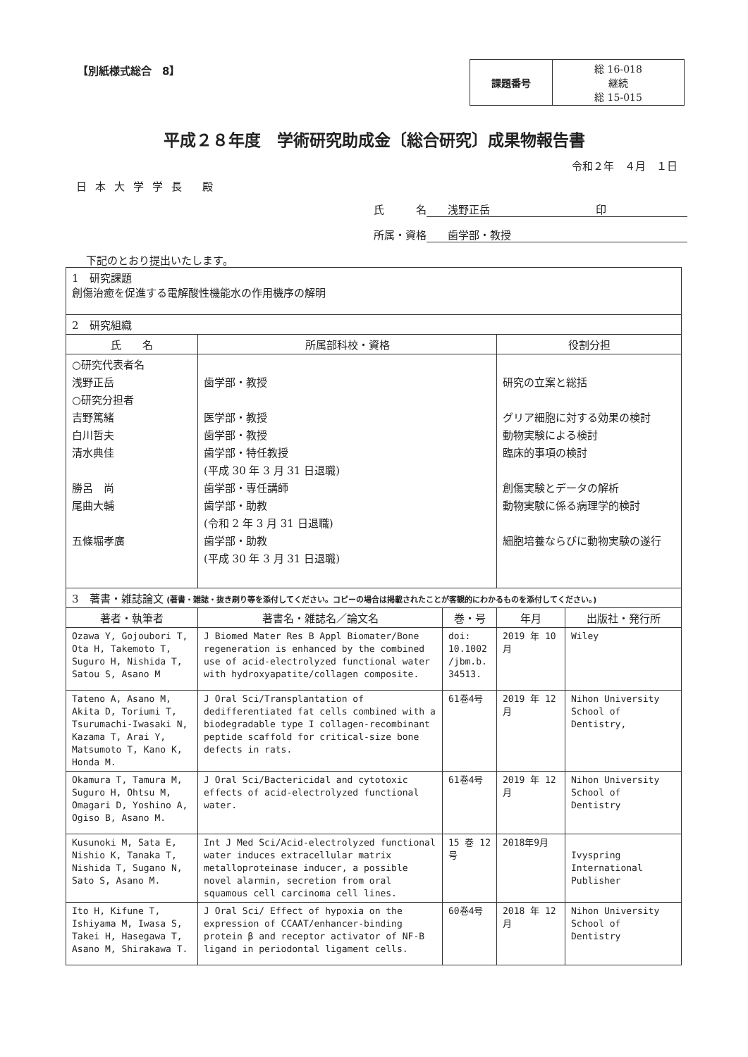【別紙様式総合　8】
| 課題番号 | 総 16-018 継続 総 15-015 |
平成２８年度　学術研究助成金〔総合研究〕成果物報告書
令和２年　４月　１日
日本大学学長 殿
氏　　　名 浅野正岳　　　　　　　　　　印
所属・資格 歯学部・教授
下記のとおり提出いたします。
| 1 研究課題 創傷治癒を促進する電解酸性機能水の作用機序の解明 | | | | |
| 2 研究組織 | | | | |
| 氏 名 | 所属部科校・資格 | | 役割分担 | |
| ○研究代表者名 浅野正岳 ○研究分担者 吉野篤緒 白川哲夫 清水典佳 勝呂 尚 尾曲大輔 五條堀孝廣 | 歯学部・教授 医学部・教授 歯学部・教授 歯学部・特任教授 (平成 30 年 3 月 31 日退職) 歯学部・専任講師 歯学部・助教 (令和 2 年 3 月 31 日退職) 歯学部・助教 (平成 30 年 3 月 31 日退職) | | 研究の立案と総括 グリア細胞に対する効果の検討 動物実験による検討 臨床的事項の検討 創傷実験とデータの解析 動物実験に係る病理学的検討 細胞培養ならびに動物実験の遂行 | |
| 3 著書・雑誌論文 (著書・雑誌・抜き刷り等を添付してください。コピーの場合は掲載されたことが客観的にわかるものを添付してください。) | | | | |
| 著者・執筆者 | 著書名・雑誌名／論文名 | 巻・号 | 年月 | 出版社・発行所 |
| Ozawa Y, Gojoubori T, Ota H, Takemoto T, Suguro H, Nishida T, Satou S, Asano M | J Biomed Mater Res B Appl Biomater/Bone regeneration is enhanced by the combined use of acid-electrolyzed functional water with hydroxyapatite/collagen composite. | doi: 10.1002 /jbm.b. 34513. | 2019 年 10 月 | Wiley |
| Tateno A, Asano M, Akita D, Toriumi T, Tsurumachi-Iwasaki N, Kazama T, Arai Y, Matsumoto T, Kano K, Honda M. | J Oral Sci/Transplantation of dedifferentiated fat cells combined with a biodegradable type I collagen-recombinant peptide scaffold for critical-size bone defects in rats. | 61巻4号 | 2019 年 12 月 | Nihon University School of Dentistry, |
| Okamura T, Tamura M, Suguro H, Ohtsu M, Omagari D, Yoshino A, Ogiso B, Asano M. | J Oral Sci/Bactericidal and cytotoxic effects of acid-electrolyzed functional water. | 61巻4号 | 2019 年 12 月 | Nihon University School of Dentistry |
| Kusunoki M, Sata E, Nishio K, Tanaka T, Nishida T, Sugano N, Sato S, Asano M. | Int J Med Sci/Acid-electrolyzed functional water induces extracellular matrix metalloproteinase inducer, a possible novel alarmin, secretion from oral squamous cell carcinoma cell lines. | 15 巻 12 号 | 2018年9月 | Ivyspring International Publisher |
| Ito H, Kifune T, Ishiyama M, Iwasa S, Takei H, Hasegawa T, Asano M, Shirakawa T. | J Oral Sci/ Effect of hypoxia on the expression of CCAAT/enhancer-binding protein β and receptor activator of NF-B ligand in periodontal ligament cells. | 60巻4号 | 2018 年 12 月 | Nihon University School of Dentistry |